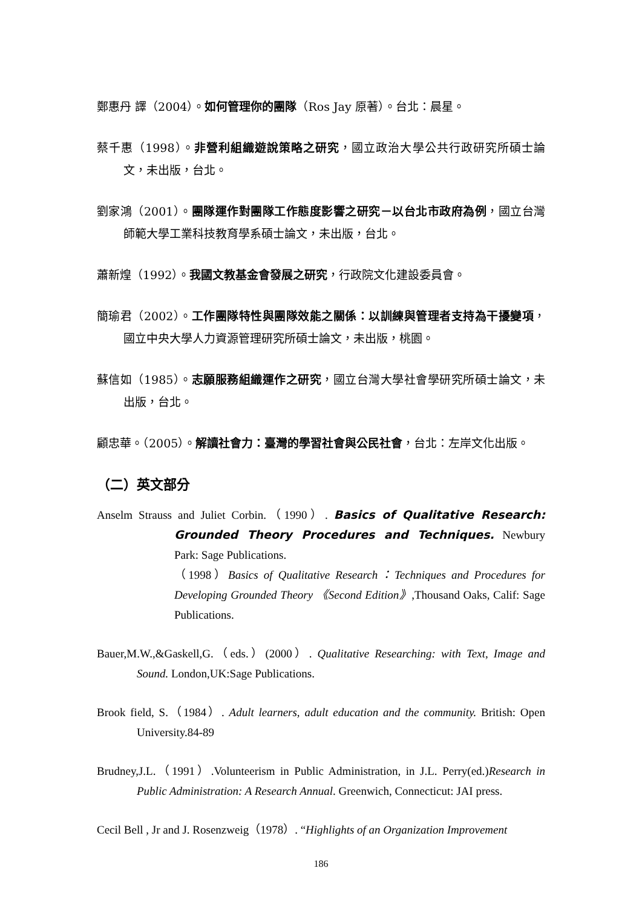鄭惠丹 譯（2004）。如何管理你的團隊（Ros Jay 原著）。台北：晨星。
蔡千惠（1998）。非營利組織遊說策略之研究，國立政治大學公共行政研究所碩士論文，未出版，台北。
劉家鴻（2001）。團隊運作對團隊工作態度影響之研究－以台北市政府為例，國立台灣師範大學工業科技教育學系碩士論文，未出版，台北。
蕭新煌（1992）。我國文教基金會發展之研究，行政院文化建設委員會。
簡瑜君（2002）。工作團隊特性與團隊效能之關係：以訓練與管理者支持為干擾變項，國立中央大學人力資源管理研究所碩士論文，未出版，桃園。
蘇信如（1985）。志願服務組織運作之研究，國立台灣大學社會學研究所碩士論文，未出版，台北。
顧忠華。（2005）。解讀社會力：臺灣的學習社會與公民社會，台北：左岸文化出版。
（二）英文部分
Anselm Strauss and Juliet Corbin.（1990）. Basics of Qualitative Research: Grounded Theory Procedures and Techniques. Newbury Park: Sage Publications.
（1998）Basics of Qualitative Research：Techniques and Procedures for Developing Grounded Theory 《Second Edition》,Thousand Oaks, Calif: Sage Publications.
Bauer,M.W.,&Gaskell,G.（eds.）(2000）. Qualitative Researching: with Text, Image and Sound. London,UK:Sage Publications.
Brook field, S.（1984）. Adult learners, adult education and the community. British: Open University.84-89
Brudney,J.L.（1991）.Volunteerism in Public Administration, in J.L. Perry(ed.)Research in Public Administration: A Research Annual. Greenwich, Connecticut: JAI press.
Cecil Bell , Jr and J. Rosenzweig（1978）. “Highlights of an Organization Improvement
186